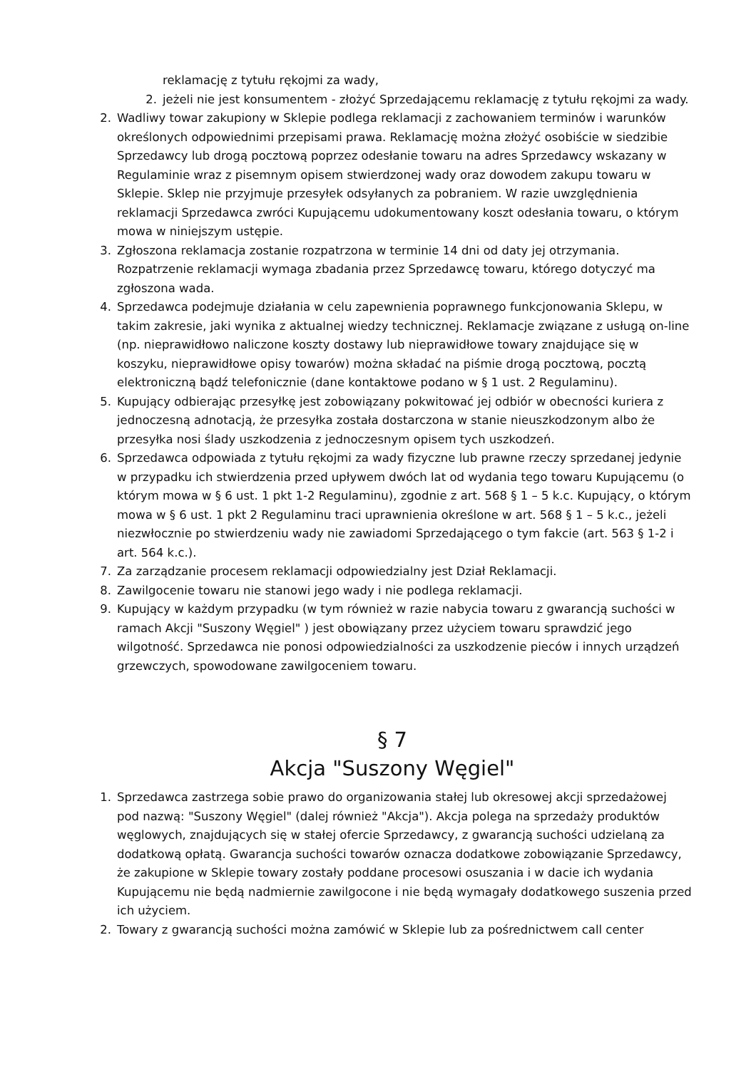reklamację z tytułu rękojmi za wady,
2. jeżeli nie jest konsumentem - złożyć Sprzedającemu reklamację z tytułu rękojmi za wady.
2. Wadliwy towar zakupiony w Sklepie podlega reklamacji z zachowaniem terminów i warunków określonych odpowiednimi przepisami prawa. Reklamację można złożyć osobiście w siedzibie Sprzedawcy lub drogą pocztową poprzez odesłanie towaru na adres Sprzedawcy wskazany w Regulaminie wraz z pisemnym opisem stwierdzonej wady oraz dowodem zakupu towaru w Sklepie. Sklep nie przyjmuje przesyłek odsyłanych za pobraniem. W razie uwzględnienia reklamacji Sprzedawca zwróci Kupującemu udokumentowany koszt odesłania towaru, o którym mowa w niniejszym ustępie.
3. Zgłoszona reklamacja zostanie rozpatrzona w terminie 14 dni od daty jej otrzymania. Rozpatrzenie reklamacji wymaga zbadania przez Sprzedawcę towaru, którego dotyczyć ma zgłoszona wada.
4. Sprzedawca podejmuje działania w celu zapewnienia poprawnego funkcjonowania Sklepu, w takim zakresie, jaki wynika z aktualnej wiedzy technicznej. Reklamacje związane z usługą on-line (np. nieprawidłowo naliczone koszty dostawy lub nieprawidłowe towary znajdujące się w koszyku, nieprawidłowe opisy towarów) można składać na piśmie drogą pocztową, pocztą elektroniczną bądź telefonicznie (dane kontaktowe podano w § 1 ust. 2 Regulaminu).
5. Kupujący odbierając przesyłkę jest zobowiązany pokwitować jej odbiór w obecności kuriera z jednoczesną adnotacją, że przesyłka została dostarczona w stanie nieuszkodzonym albo że przesyłka nosi ślady uszkodzenia z jednoczesnym opisem tych uszkodzeń.
6. Sprzedawca odpowiada z tytułu rękojmi za wady fizyczne lub prawne rzeczy sprzedanej jedynie w przypadku ich stwierdzenia przed upływem dwóch lat od wydania tego towaru Kupującemu (o którym mowa w § 6 ust. 1 pkt 1-2 Regulaminu), zgodnie z art. 568 § 1 – 5 k.c. Kupujący, o którym mowa w § 6 ust. 1 pkt 2 Regulaminu traci uprawnienia określone w art. 568 § 1 – 5 k.c., jeżeli niezwłocznie po stwierdzeniu wady nie zawiadomi Sprzedającego o tym fakcie (art. 563 § 1-2 i art. 564 k.c.).
7. Za zarządzanie procesem reklamacji odpowiedzialny jest Dział Reklamacji.
8. Zawilgocenie towaru nie stanowi jego wady i nie podlega reklamacji.
9. Kupujący w każdym przypadku (w tym również w razie nabycia towaru z gwarancją suchości w ramach Akcji "Suszony Węgiel" ) jest obowiązany przez użyciem towaru sprawdzić jego wilgotność. Sprzedawca nie ponosi odpowiedzialności za uszkodzenie pieców i innych urządzeń grzewczych, spowodowane zawilgoceniem towaru.
§ 7
Akcja "Suszony Węgiel"
1. Sprzedawca zastrzega sobie prawo do organizowania stałej lub okresowej akcji sprzedażowej pod nazwą: "Suszony Węgiel" (dalej również "Akcja"). Akcja polega na sprzedaży produktów węglowych, znajdujących się w stałej ofercie Sprzedawcy, z gwarancją suchości udzielaną za dodatkową opłatą. Gwarancja suchości towarów oznacza dodatkowe zobowiązanie Sprzedawcy, że zakupione w Sklepie towary zostały poddane procesowi osuszania i w dacie ich wydania Kupującemu nie będą nadmiernie zawilgocone i nie będą wymagały dodatkowego suszenia przed ich użyciem.
2. Towary z gwarancją suchości można zamówić w Sklepie lub za pośrednictwem call center